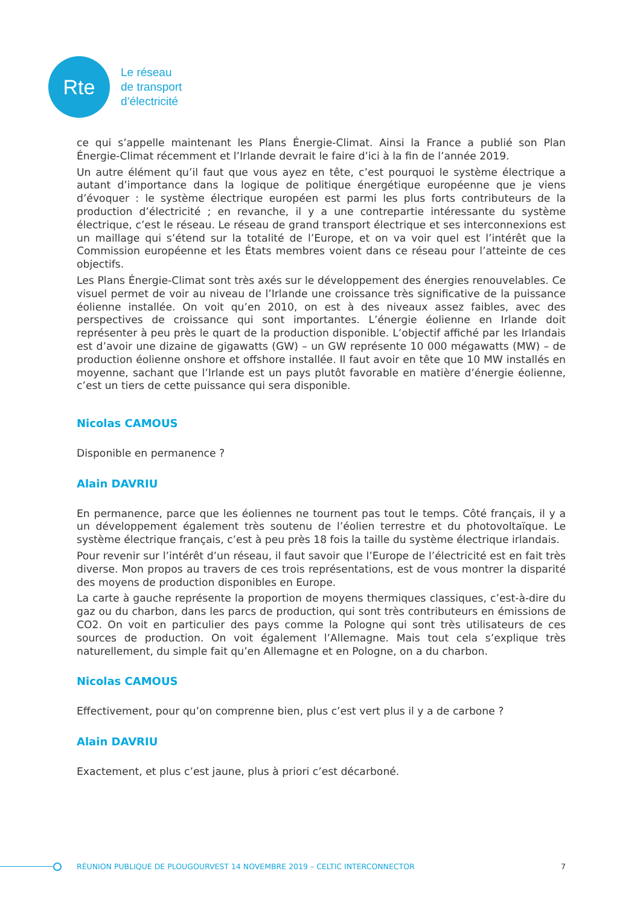Rte
Le réseau
de transport
d’électricité
ce qui s’appelle maintenant les Plans Énergie-Climat. Ainsi la France a publié son Plan Énergie-Climat récemment et l’Irlande devrait le faire d’ici à la fin de l’année 2019.
Un autre élément qu’il faut que vous ayez en tête, c’est pourquoi le système électrique a autant d’importance dans la logique de politique énergétique européenne que je viens d’évoquer : le système électrique européen est parmi les plus forts contributeurs de la production d’électricité ; en revanche, il y a une contrepartie intéressante du système électrique, c’est le réseau. Le réseau de grand transport électrique et ses interconnexions est un maillage qui s’étend sur la totalité de l’Europe, et on va voir quel est l’intérêt que la Commission européenne et les États membres voient dans ce réseau pour l’atteinte de ces objectifs.
Les Plans Énergie-Climat sont très axés sur le développement des énergies renouvelables. Ce visuel permet de voir au niveau de l’Irlande une croissance très significative de la puissance éolienne installée. On voit qu’en 2010, on est à des niveaux assez faibles, avec des perspectives de croissance qui sont importantes. L’énergie éolienne en Irlande doit représenter à peu près le quart de la production disponible. L’objectif affiché par les Irlandais est d’avoir une dizaine de gigawatts (GW) – un GW représente 10 000 mégawatts (MW) – de production éolienne onshore et offshore installée. Il faut avoir en tête que 10 MW installés en moyenne, sachant que l’Irlande est un pays plutôt favorable en matière d’énergie éolienne, c’est un tiers de cette puissance qui sera disponible.
Nicolas CAMOUS
Disponible en permanence ?
Alain DAVRIU
En permanence, parce que les éoliennes ne tournent pas tout le temps. Côté français, il y a un développement également très soutenu de l’éolien terrestre et du photovoltaïque. Le système électrique français, c’est à peu près 18 fois la taille du système électrique irlandais.
Pour revenir sur l’intérêt d’un réseau, il faut savoir que l’Europe de l’électricité est en fait très diverse. Mon propos au travers de ces trois représentations, est de vous montrer la disparité des moyens de production disponibles en Europe.
La carte à gauche représente la proportion de moyens thermiques classiques, c’est-à-dire du gaz ou du charbon, dans les parcs de production, qui sont très contributeurs en émissions de CO2. On voit en particulier des pays comme la Pologne qui sont très utilisateurs de ces sources de production. On voit également l’Allemagne. Mais tout cela s’explique très naturellement, du simple fait qu’en Allemagne et en Pologne, on a du charbon.
Nicolas CAMOUS
Effectivement, pour qu’on comprenne bien, plus c’est vert plus il y a de carbone ?
Alain DAVRIU
Exactement, et plus c’est jaune, plus à priori c’est décarboné.
RÉUNION PUBLIQUE DE PLOUGOURVEST 14 NOVEMBRE 2019 – CELTIC INTERCONNECTOR 7